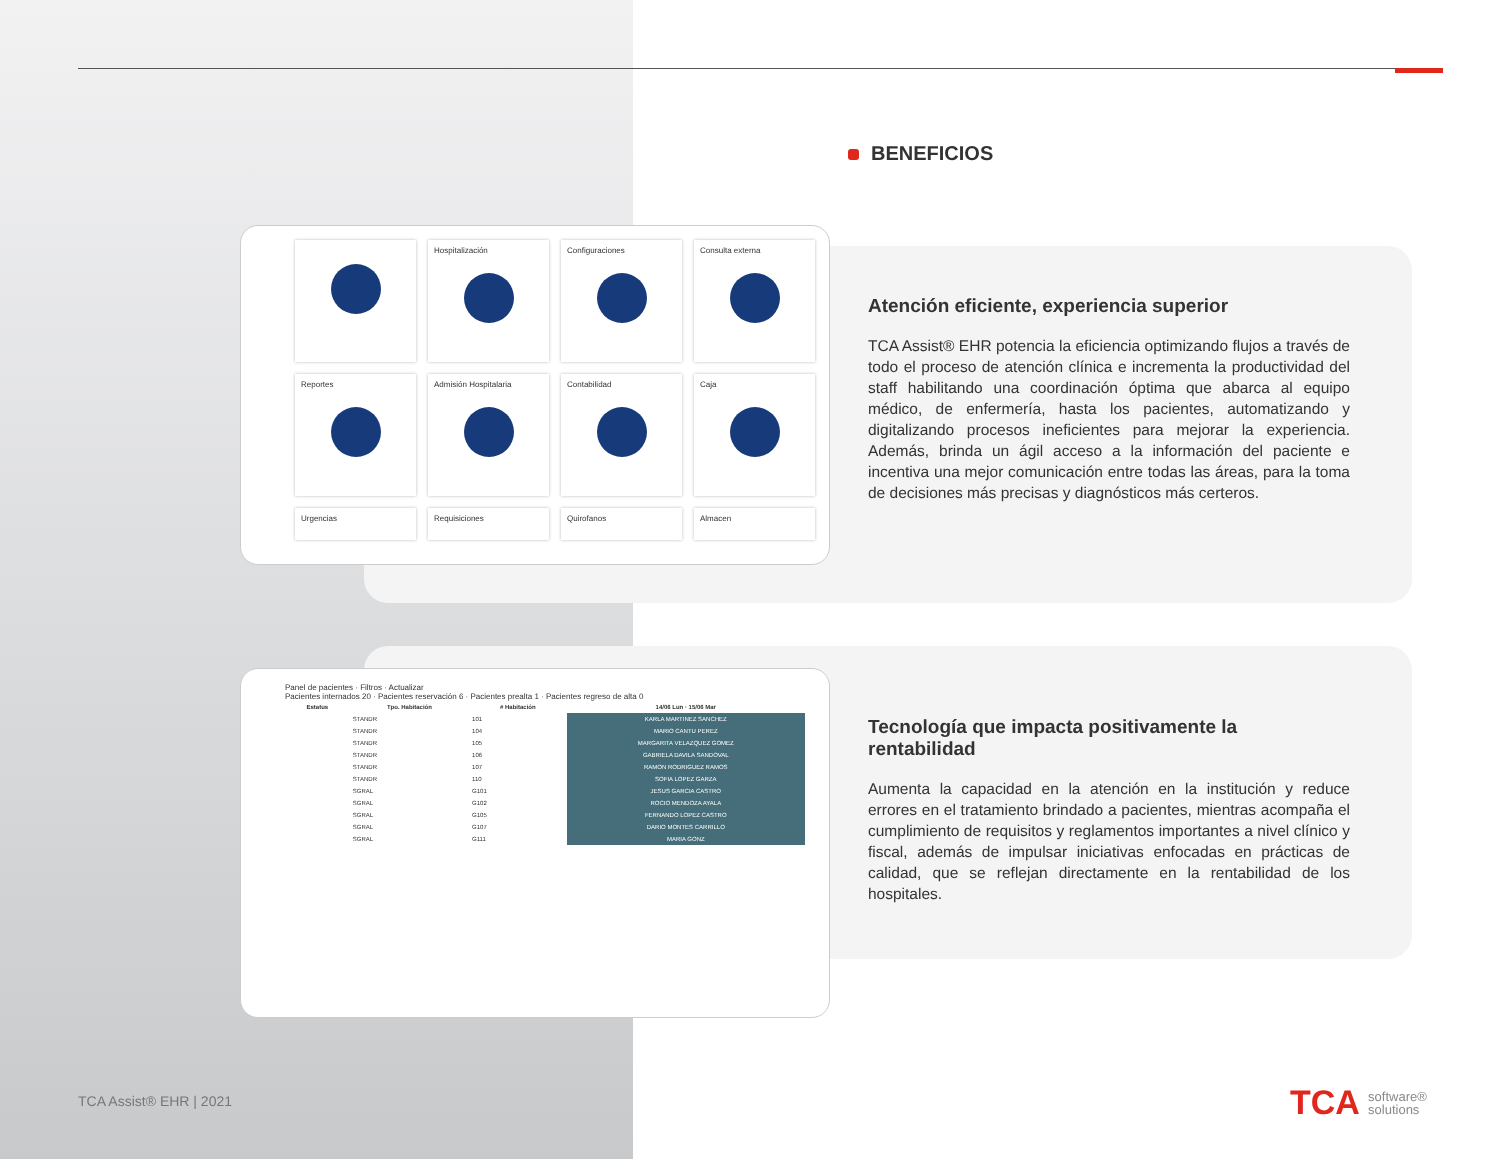BENEFICIOS
Hospitalización
Configuraciones
Consulta externa
Reportes
Admisión Hospitalaria
Contabilidad
Caja
Urgencias
Requisiciones
Quirofanos
Almacen
Panel de pacientes · Filtros · Actualizar
Pacientes internados 20 · Pacientes reservación 6 · Pacientes prealta 1 · Pacientes regreso de alta 0
| Estatus | Tpo. Habitación | # Habitación | 14/06 Lun · 15/06 Mar |
| --- | --- | --- | --- |
| | STANDR | 101 | KARLA MARTINEZ SANCHEZ |
| | STANDR | 104 | MARIO CANTU PEREZ |
| | STANDR | 105 | MARGARITA VELAZQUEZ GOMEZ |
| | STANDR | 106 | GABRIELA DAVILA SANDOVAL |
| | STANDR | 107 | RAMON RODRIGUEZ RAMOS |
| | STANDR | 110 | SOFIA LOPEZ GARZA |
| | SGRAL | G101 | JESUS GARCIA CASTRO |
| | SGRAL | G102 | ROCIO MENDOZA AYALA |
| | SGRAL | G105 | FERNANDO LOPEZ CASTRO |
| | SGRAL | G107 | DARIO MONTES CARRILLO |
| | SGRAL | G111 | MARIA GONZ |
Atención eficiente, experiencia superior
TCA Assist® EHR potencia la eficiencia optimizando flujos a través de todo el proceso de atención clínica e incrementa la productividad del staff habilitando una coordinación óptima que abarca al equipo médico, de enfermería, hasta los pacientes, automatizando y digitalizando procesos ineficientes para mejorar la experiencia. Además, brinda un ágil acceso a la información del paciente e incentiva una mejor comunicación entre todas las áreas, para la toma de decisiones más precisas y diagnósticos más certeros.
Tecnología que impacta positivamente la rentabilidad
Aumenta la capacidad en la atención en la institución y reduce errores en el tratamiento brindado a pacientes, mientras acompaña el cumplimiento de requisitos y reglamentos importantes a nivel clínico y fiscal, además de impulsar iniciativas enfocadas en prácticas de calidad, que se reflejan directamente en la rentabilidad de los hospitales.
TCA Assist® EHR | 2021
TCA software®
solutions